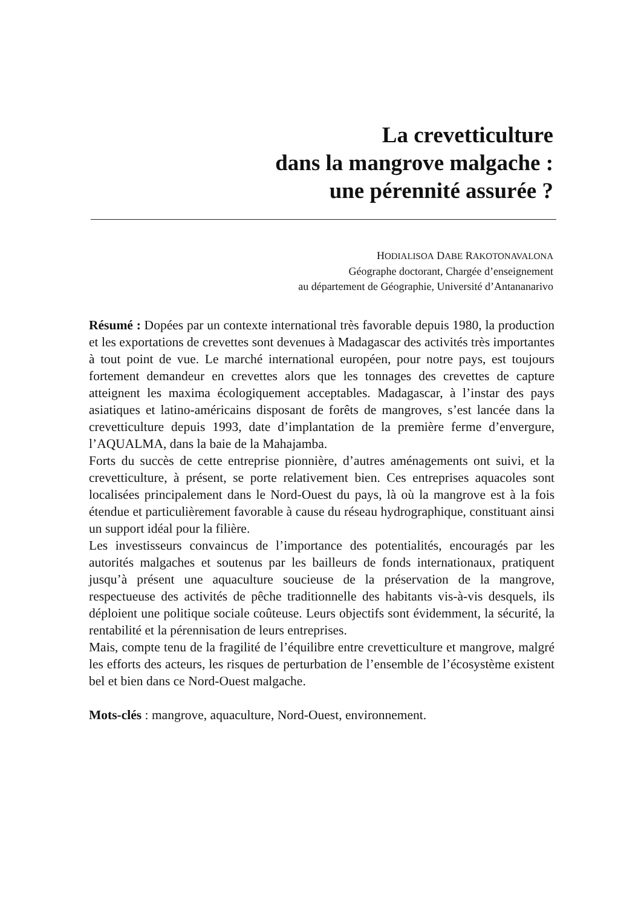La crevetticulture
dans la mangrove malgache :
une pérennité assurée ?
HODIALISOA DABE RAKOTONAVALONA
Géographe doctorant, Chargée d’enseignement
au département de Géographie, Université d’Antananarivo
Résumé : Dopées par un contexte international très favorable depuis 1980, la production et les exportations de crevettes sont devenues à Madagascar des activités très importantes à tout point de vue. Le marché international européen, pour notre pays, est toujours fortement demandeur en crevettes alors que les tonnages des crevettes de capture atteignent les maxima écologiquement acceptables. Madagascar, à l’instar des pays asiatiques et latino-américains disposant de forêts de mangroves, s’est lancée dans la crevetticulture depuis 1993, date d’implantation de la première ferme d’envergure, l’AQUALMA, dans la baie de la Mahajamba.
Forts du succès de cette entreprise pionnière, d’autres aménagements ont suivi, et la crevetticulture, à présent, se porte relativement bien. Ces entreprises aquacoles sont localisées principalement dans le Nord-Ouest du pays, là où la mangrove est à la fois étendue et particulièrement favorable à cause du réseau hydrographique, constituant ainsi un support idéal pour la filière.
Les investisseurs convaincus de l’importance des potentialités, encouragés par les autorités malgaches et soutenus par les bailleurs de fonds internationaux, pratiquent jusqu’à présent une aquaculture soucieuse de la préservation de la mangrove, respectueuse des activités de pêche traditionnelle des habitants vis-à-vis desquels, ils déploient une politique sociale coûteuse. Leurs objectifs sont évidemment, la sécurité, la rentabilité et la pérennisation de leurs entreprises.
Mais, compte tenu de la fragilité de l’équilibre entre crevetticulture et mangrove, malgré les efforts des acteurs, les risques de perturbation de l’ensemble de l’écosystème existent bel et bien dans ce Nord-Ouest malgache.
Mots-clés : mangrove, aquaculture, Nord-Ouest, environnement.